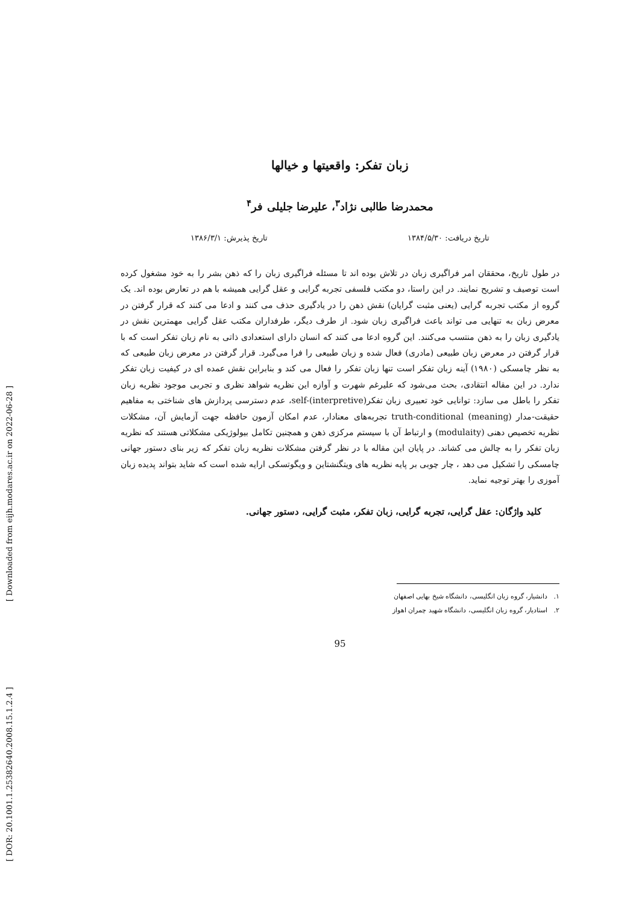[ Downloaded from eijh.modares.ac.ir on 2022-06-28 ]
[ DOR: 20.1001.1.25382640.2008.15.1.2.4 ]
زبان تفکر: واقعیتها و خیالها
محمدرضا طالبی نژاد<sup>۳</sup>، علیرضا جلیلی فر<sup>۴</sup>
تاریخ دریافت: ۱۳۸۴/۵/۳۰ تاریخ پذیرش: ۱۳۸۶/۳/۱
در طول تاریخ، محققان امر فراگیری زبان در تلاش بوده اند تا مسئله فراگیری زبان را که ذهن بشر را به خود مشغول کرده است توصیف و تشریح نمایند. در این راستا، دو مکتب فلسفی تجربه گرایی و عقل گرایی همیشه با هم در تعارض بوده اند. یک گروه از مکتب تجربه گرایی (یعنی مثبت گرایان) نقش ذهن را در یادگیری حذف می کنند و ادعا می کنند که قرار گرفتن در معرض زبان به تنهایی می تواند باعث فراگیری زبان شود. از طرف دیگر، طرفداران مکتب عقل گرایی مهمترین نقش در یادگیری زبان را به ذهن منتسب می‌کنند. این گروه ادعا می کنند که انسان دارای استعدادی ذاتی به نام زبان تفکر است که با قرار گرفتن در معرض زبان طبیعی (مادری) فعال شده و زبان طبیعی را فرا می‌گیرد. قرار گرفتن در معرض زبان طبیعی که به نظر چامسکی (۱۹۸۰) آینه زبان تفکر است تنها زبان تفکر را فعال می کند و بنابراین نقش عمده ای در کیفیت زبان تفکر ندارد. در این مقاله انتقادی، بحث می‌شود که علیرغم شهرت و آوازه این نظریه شواهد نظری و تجربی موجود نظریه زبان تفکر را باطل می سازد: توانایی خود تعبیری زبان تفکر(self-(interpretive، عدم دسترسی پردازش های شناختی به مفاهیم حقیقت-مدار (truth-conditional (meaning تجربه‌های معنادار، عدم امکان آزمون حافظه جهت آزمایش آن، مشکلات نظریه تخصیص دهنی (modulaity) و ارتباط آن با سیستم مرکزی ذهن و همچنین تکامل بیولوژیکی مشکلاتی هستند که نظریه زبان تفکر را به چالش می کشاند. در پایان این مقاله با در نظر گرفتن مشکلات نظریه زبان تفکر که زیر بنای دستور جهانی چامسکی را تشکیل می دهد ، چار چوبی بر پایه نظریه های ویتگنشتاین و ویگوتسکی ارایه شده است که شاید بتواند پدیده زبان آموزی را بهتر توجیه نماید.
کلید واژگان: عقل گرایی، تجربه گرایی، زبان تفکر، مثبت گرایی، دستور جهانی.
۱. دانشیار، گروه زبان انگلیسی، دانشگاه شیخ بهایی اصفهان
۲. استادیار، گروه زبان انگلیسی، دانشگاه شهید چمران اهواز
95